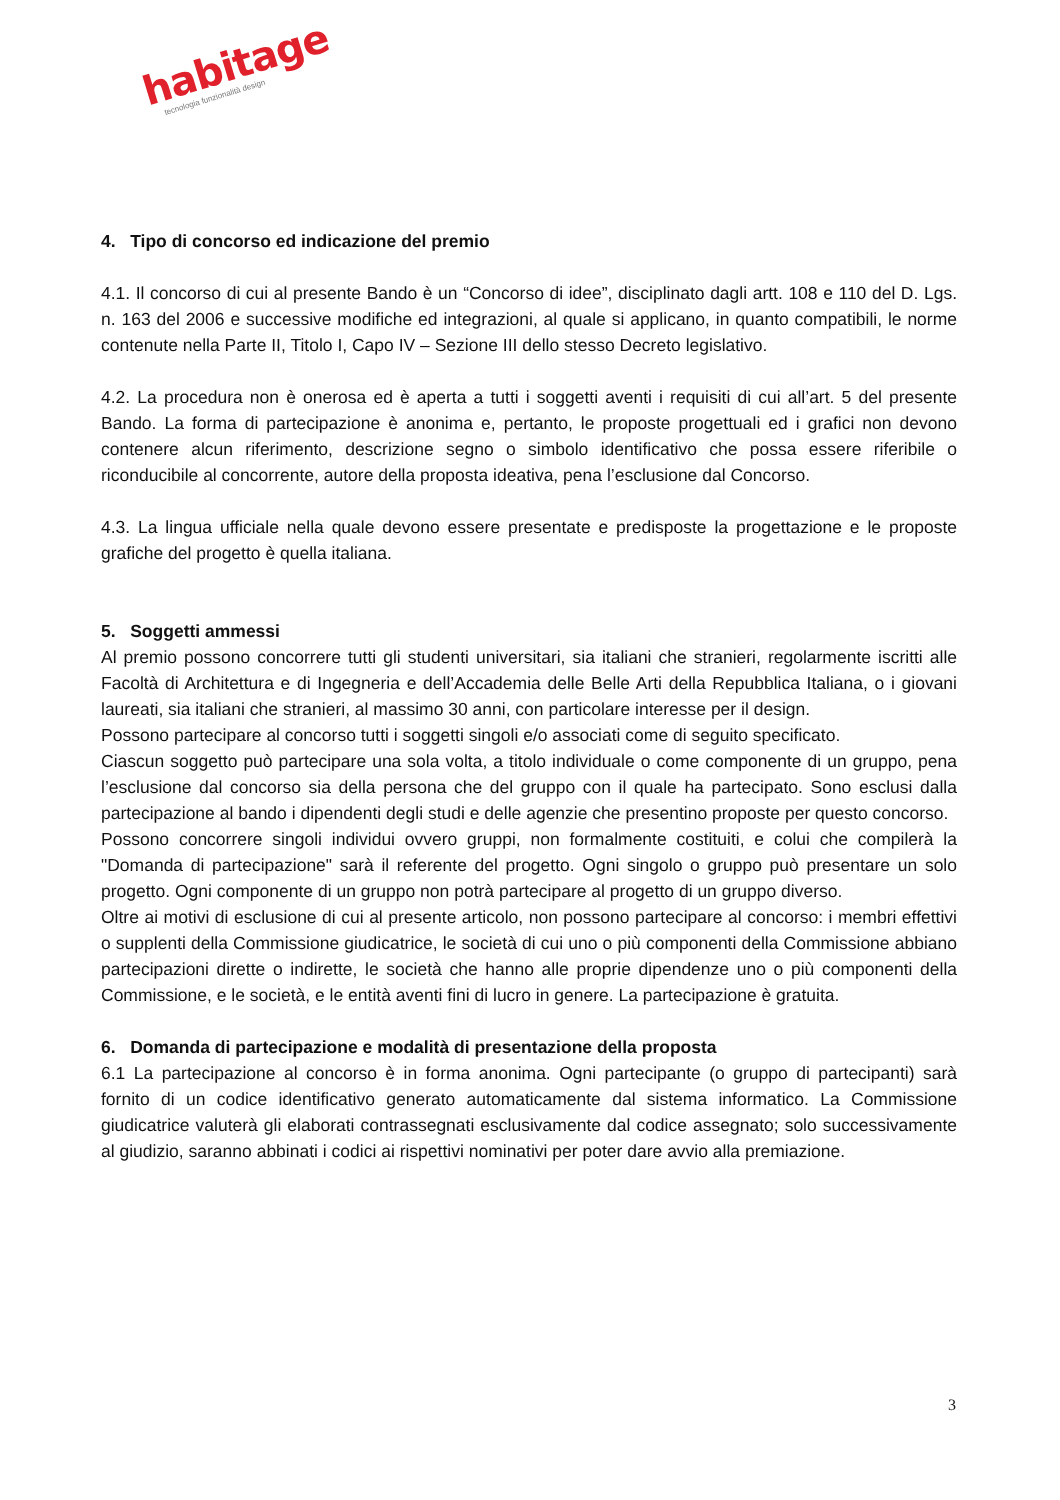habitage
tecnologia funzionalità design
4. Tipo di concorso ed indicazione del premio
4.1. Il concorso di cui al presente Bando è un “Concorso di idee”, disciplinato dagli artt. 108 e 110 del D. Lgs. n. 163 del 2006 e successive modifiche ed integrazioni, al quale si applicano, in quanto compatibili, le norme contenute nella Parte II, Titolo I, Capo IV – Sezione III dello stesso Decreto legislativo.
4.2. La procedura non è onerosa ed è aperta a tutti i soggetti aventi i requisiti di cui all’art. 5 del presente Bando. La forma di partecipazione è anonima e, pertanto, le proposte progettuali ed i grafici non devono contenere alcun riferimento, descrizione segno o simbolo identificativo che possa essere riferibile o riconducibile al concorrente, autore della proposta ideativa, pena l’esclusione dal Concorso.
4.3. La lingua ufficiale nella quale devono essere presentate e predisposte la progettazione e le proposte grafiche del progetto è quella italiana.
5. Soggetti ammessi
Al premio possono concorrere tutti gli studenti universitari, sia italiani che stranieri, regolarmente iscritti alle Facoltà di Architettura e di Ingegneria e dell’Accademia delle Belle Arti della Repubblica Italiana, o i giovani laureati, sia italiani che stranieri, al massimo 30 anni, con particolare interesse per il design.
Possono partecipare al concorso tutti i soggetti singoli e/o associati come di seguito specificato.
Ciascun soggetto può partecipare una sola volta, a titolo individuale o come componente di un gruppo, pena l’esclusione dal concorso sia della persona che del gruppo con il quale ha partecipato. Sono esclusi dalla partecipazione al bando i dipendenti degli studi e delle agenzie che presentino proposte per questo concorso.
Possono concorrere singoli individui ovvero gruppi, non formalmente costituiti, e colui che compilerà la "Domanda di partecipazione" sarà il referente del progetto. Ogni singolo o gruppo può presentare un solo progetto. Ogni componente di un gruppo non potrà partecipare al progetto di un gruppo diverso.
Oltre ai motivi di esclusione di cui al presente articolo, non possono partecipare al concorso: i membri effettivi o supplenti della Commissione giudicatrice, le società di cui uno o più componenti della Commissione abbiano partecipazioni dirette o indirette, le società che hanno alle proprie dipendenze uno o più componenti della Commissione, e le società, e le entità aventi fini di lucro in genere. La partecipazione è gratuita.
6. Domanda di partecipazione e modalità di presentazione della proposta
6.1 La partecipazione al concorso è in forma anonima. Ogni partecipante (o gruppo di partecipanti) sarà fornito di un codice identificativo generato automaticamente dal sistema informatico. La Commissione giudicatrice valuterà gli elaborati contrassegnati esclusivamente dal codice assegnato; solo successivamente al giudizio, saranno abbinati i codici ai rispettivi nominativi per poter dare avvio alla premiazione.
3